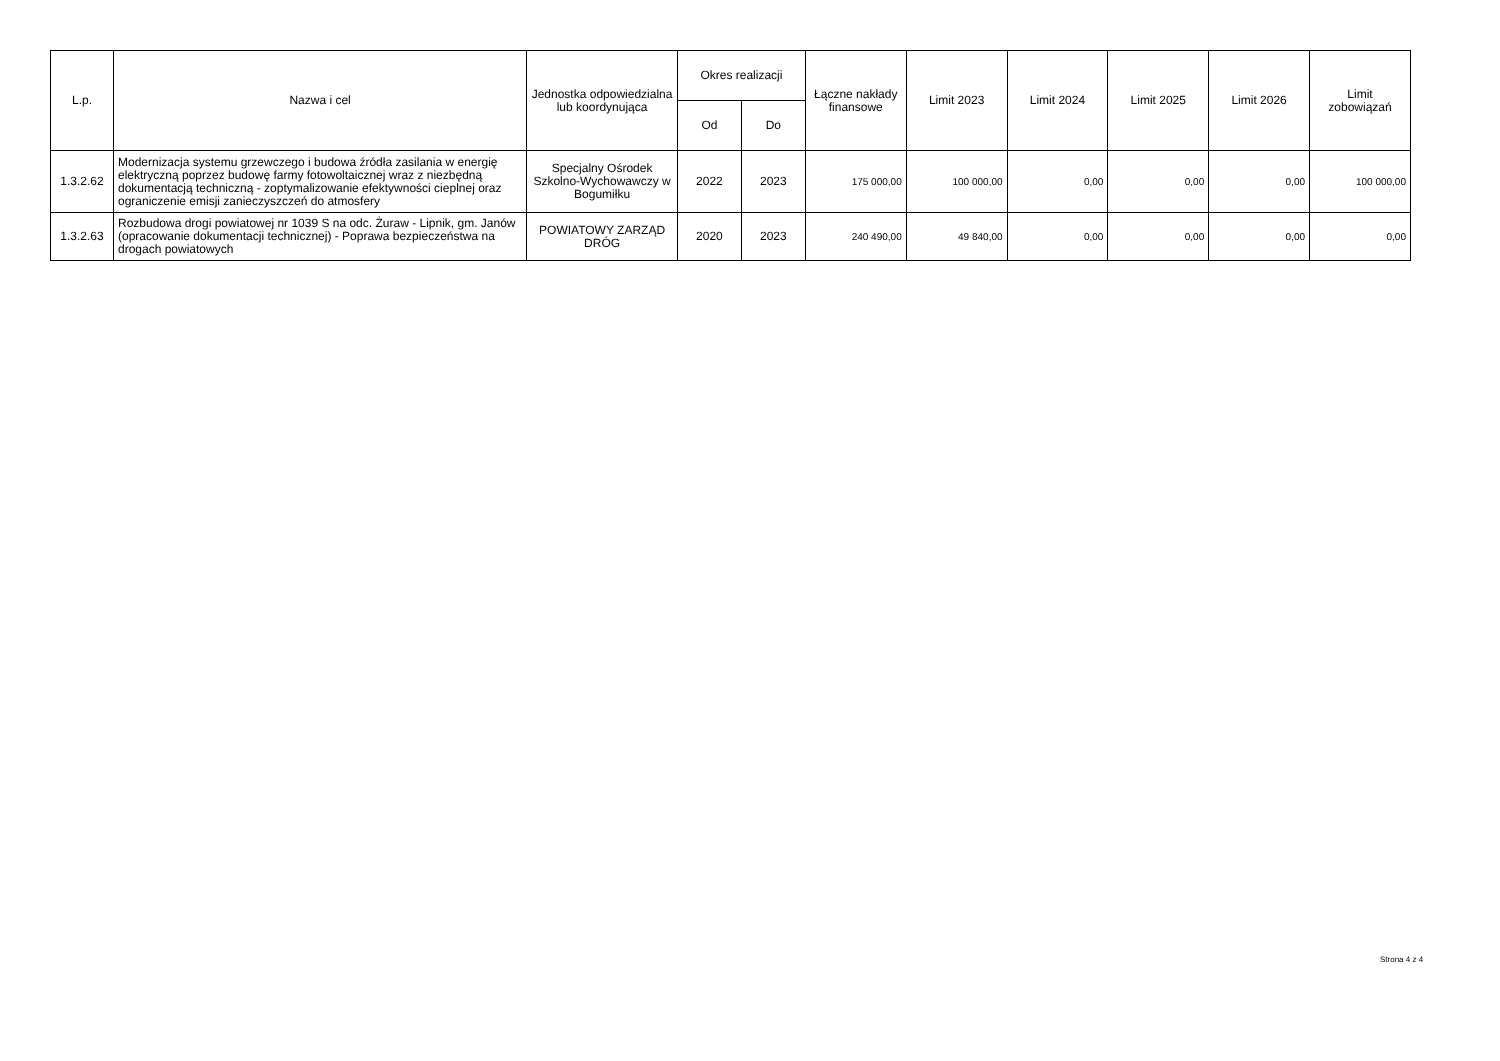| L.p. | Nazwa i cel | Jednostka odpowiedzialna lub koordynująca | Okres realizacji | | Łączne nakłady finansowe | Limit 2023 | Limit 2024 | Limit 2025 | Limit 2026 | Limit zobowiązań |
| --- | --- | --- | --- | --- | --- | --- | --- | --- | --- | --- |
| | | | Od | Do | | | | | | |
| 1.3.2.62 | Modernizacja systemu grzewczego i budowa źródła zasilania w energię elektryczną poprzez budowę farmy fotowoltaicznej wraz z niezbędną dokumentacją techniczną - zoptymalizowanie efektywności cieplnej oraz ograniczenie emisji zanieczyszczeń do atmosfery | Specjalny Ośrodek Szkolno-Wychowawczy w Bogumiłku | 2022 | 2023 | 175 000,00 | 100 000,00 | 0,00 | 0,00 | 0,00 | 100 000,00 |
| 1.3.2.63 | Rozbudowa drogi powiatowej nr 1039 S na odc. Żuraw - Lipnik, gm. Janów (opracowanie dokumentacji technicznej) - Poprawa bezpieczeństwa na drogach powiatowych | POWIATOWY ZARZĄD DRÓG | 2020 | 2023 | 240 490,00 | 49 840,00 | 0,00 | 0,00 | 0,00 | 0,00 |
Strona 4 z 4